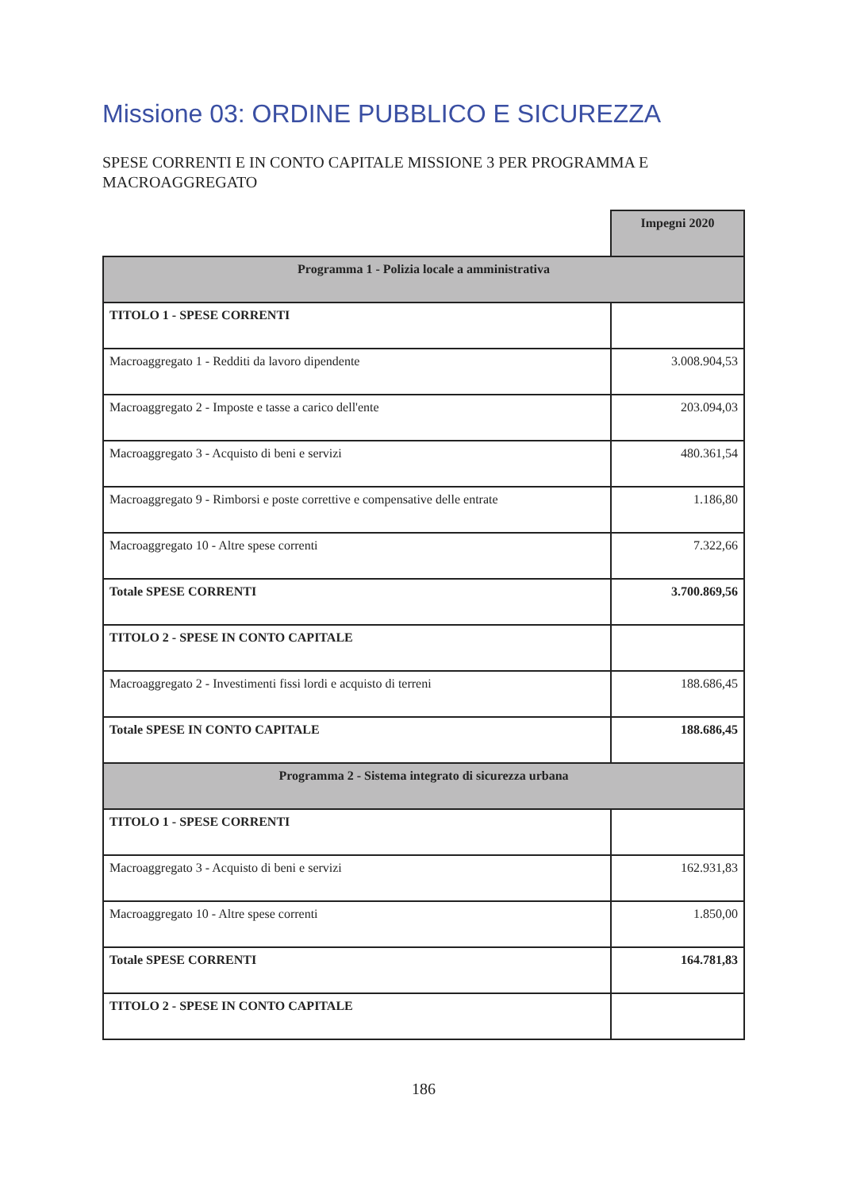Missione 03: ORDINE PUBBLICO E SICUREZZA
SPESE CORRENTI E IN CONTO CAPITALE MISSIONE 3 PER PROGRAMMA E MACROAGGREGATO
| | Impegni 2020 |
| Programma 1 - Polizia locale a amministrativa | |
| TITOLO 1 - SPESE CORRENTI | |
| Macroaggregato 1 - Redditi da lavoro dipendente | 3.008.904,53 |
| Macroaggregato 2 - Imposte e tasse a carico dell'ente | 203.094,03 |
| Macroaggregato 3 - Acquisto di beni e servizi | 480.361,54 |
| Macroaggregato 9 - Rimborsi e poste correttive e compensative delle entrate | 1.186,80 |
| Macroaggregato 10 - Altre spese correnti | 7.322,66 |
| Totale SPESE CORRENTI | 3.700.869,56 |
| TITOLO 2 - SPESE IN CONTO CAPITALE | |
| Macroaggregato 2 - Investimenti fissi lordi e acquisto di terreni | 188.686,45 |
| Totale SPESE IN CONTO CAPITALE | 188.686,45 |
| Programma 2 - Sistema integrato di sicurezza urbana | |
| TITOLO 1 - SPESE CORRENTI | |
| Macroaggregato 3 - Acquisto di beni e servizi | 162.931,83 |
| Macroaggregato 10 - Altre spese correnti | 1.850,00 |
| Totale SPESE CORRENTI | 164.781,83 |
| TITOLO 2 - SPESE IN CONTO CAPITALE | |
186